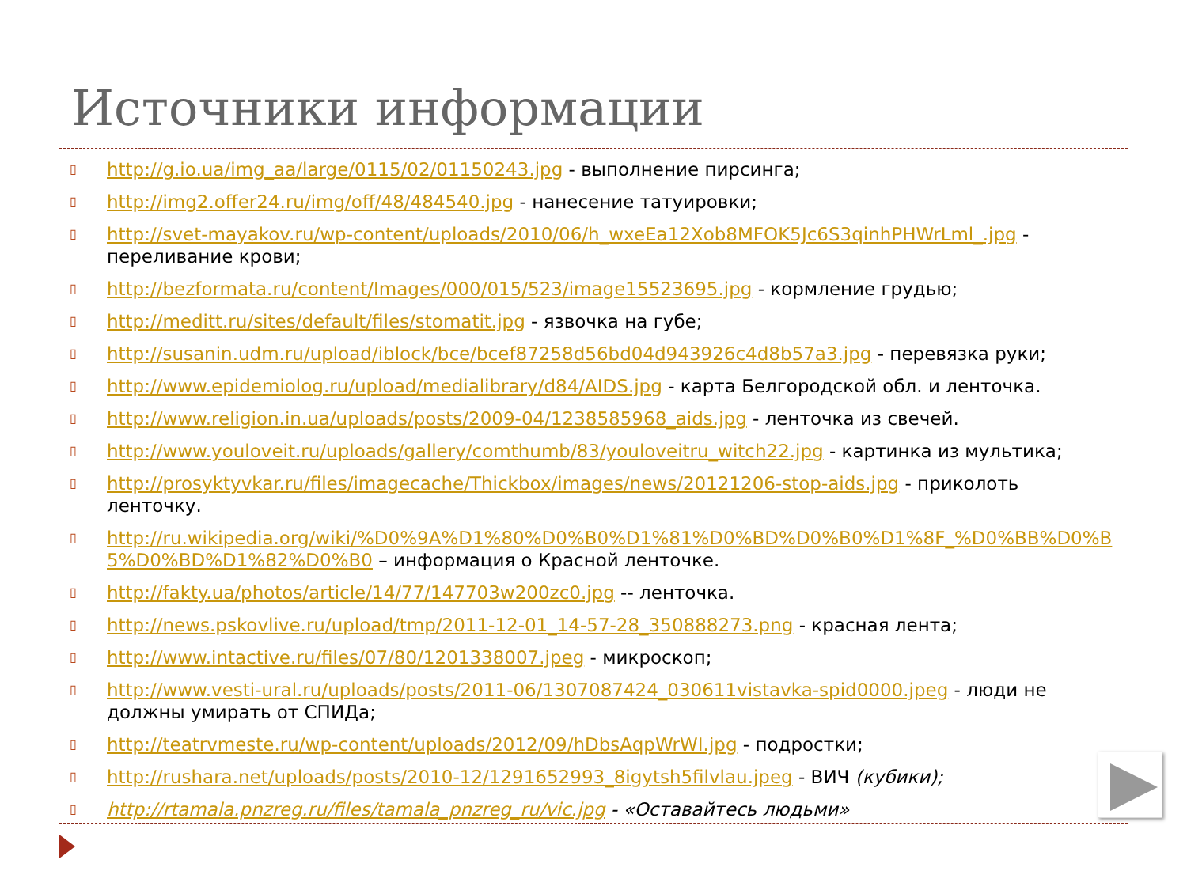Источники информации
▯
http://g.io.ua/img_aa/large/0115/02/01150243.jpg - выполнение пирсинга;
▯
http://img2.offer24.ru/img/off/48/484540.jpg - нанесение татуировки;
▯
http://svet-mayakov.ru/wp-content/uploads/2010/06/h_wxeEa12Xob8MFOK5Jc6S3qinhPHWrLml_.jpg - переливание крови;
▯
http://bezformata.ru/content/Images/000/015/523/image15523695.jpg - кормление грудью;
▯
http://meditt.ru/sites/default/files/stomatit.jpg - язвочка на губе;
▯
http://susanin.udm.ru/upload/iblock/bce/bcef87258d56bd04d943926c4d8b57a3.jpg - перевязка руки;
▯
http://www.epidemiolog.ru/upload/medialibrary/d84/AIDS.jpg - карта Белгородской обл. и ленточка.
▯
http://www.religion.in.ua/uploads/posts/2009-04/1238585968_aids.jpg - ленточка из свечей.
▯
http://www.youloveit.ru/uploads/gallery/comthumb/83/youloveitru_witch22.jpg - картинка из мультика;
▯
http://prosyktyvkar.ru/files/imagecache/Thickbox/images/news/20121206-stop-aids.jpg - приколоть ленточку.
▯
http://ru.wikipedia.org/wiki/%D0%9A%D1%80%D0%B0%D1%81%D0%BD%D0%B0%D1%8F_%D0%BB%D0%B5%D0%BD%D1%82%D0%B0 – информация о Красной ленточке.
▯
http://fakty.ua/photos/article/14/77/147703w200zc0.jpg -- ленточка.
▯
http://news.pskovlive.ru/upload/tmp/2011-12-01_14-57-28_350888273.png - красная лента;
▯
http://www.intactive.ru/files/07/80/1201338007.jpeg - микроскоп;
▯
http://www.vesti-ural.ru/uploads/posts/2011-06/1307087424_030611vistavka-spid0000.jpeg - люди не должны умирать от СПИДа;
▯
http://teatrvmeste.ru/wp-content/uploads/2012/09/hDbsAqpWrWI.jpg - подростки;
▯
http://rushara.net/uploads/posts/2010-12/1291652993_8igytsh5filvlau.jpeg - ВИЧ (кубики);
▯
http://rtamala.pnzreg.ru/files/tamala_pnzreg_ru/vic.jpg - «Оставайтесь людьми»